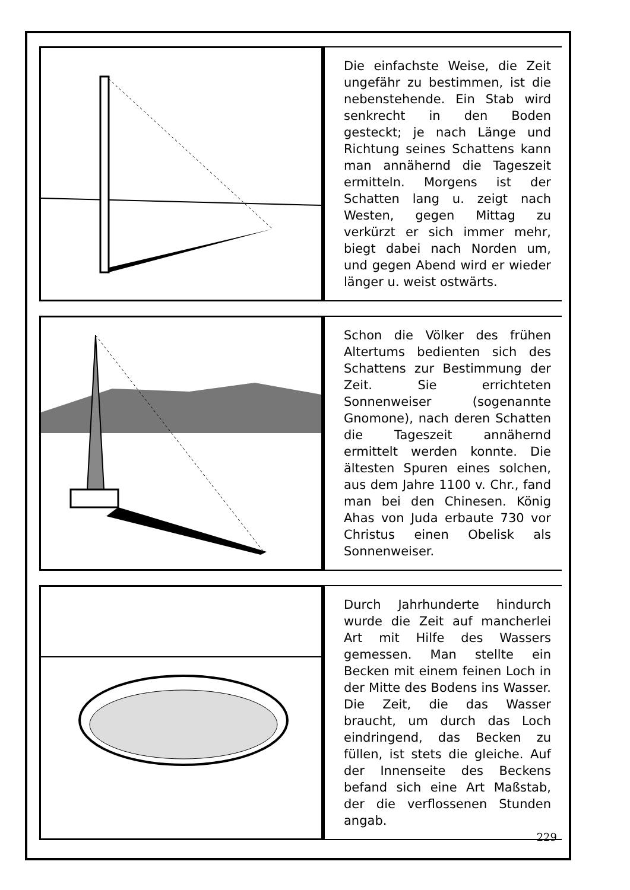Die einfachste Weise, die Zeit ungefähr zu bestimmen, ist die nebenstehende. Ein Stab wird senkrecht in den Boden gesteckt; je nach Länge und Richtung seines Schattens kann man annähernd die Tageszeit ermitteln. Morgens ist der Schatten lang u. zeigt nach Westen, gegen Mittag zu verkürzt er sich immer mehr, biegt dabei nach Norden um, und gegen Abend wird er wieder länger u. weist ostwärts.
Schon die Völker des frühen Altertums bedienten sich des Schattens zur Bestimmung der Zeit. Sie errichteten Sonnenweiser (sogenannte Gnomone), nach deren Schatten die Tageszeit annähernd ermittelt werden konnte. Die ältesten Spuren eines solchen, aus dem Jahre 1100 v. Chr., fand man bei den Chinesen. König Ahas von Juda erbaute 730 vor Christus einen Obelisk als Sonnenweiser.
Durch Jahrhunderte hindurch wurde die Zeit auf mancherlei Art mit Hilfe des Wassers gemessen. Man stellte ein Becken mit einem feinen Loch in der Mitte des Bodens ins Wasser. Die Zeit, die das Wasser braucht, um durch das Loch eindringend, das Becken zu füllen, ist stets die gleiche. Auf der Innenseite des Beckens befand sich eine Art Maßstab, der die verflossenen Stunden angab.
229